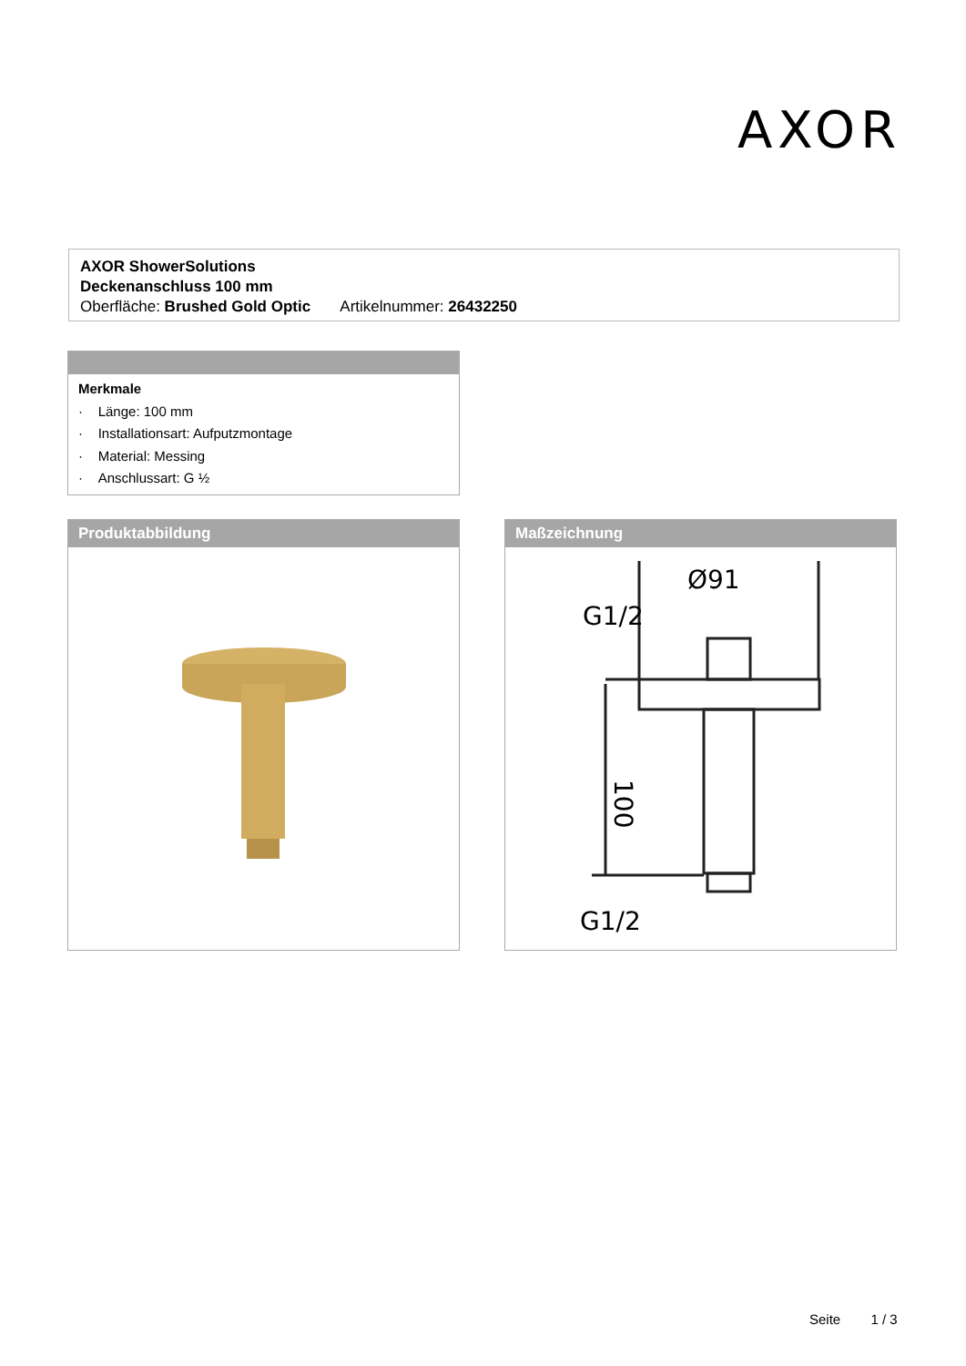AXOR
AXOR ShowerSolutions
Deckenanschluss 100 mm
Oberfläche: Brushed Gold Optic Artikelnummer: 26432250
Merkmale
· Länge: 100 mm
· Installationsart: Aufputzmontage
· Material: Messing
· Anschlussart: G ½
Produktabbildung
Maßzeichnung
Ø91
G1/2
G1/2
100
Seite 1 / 3